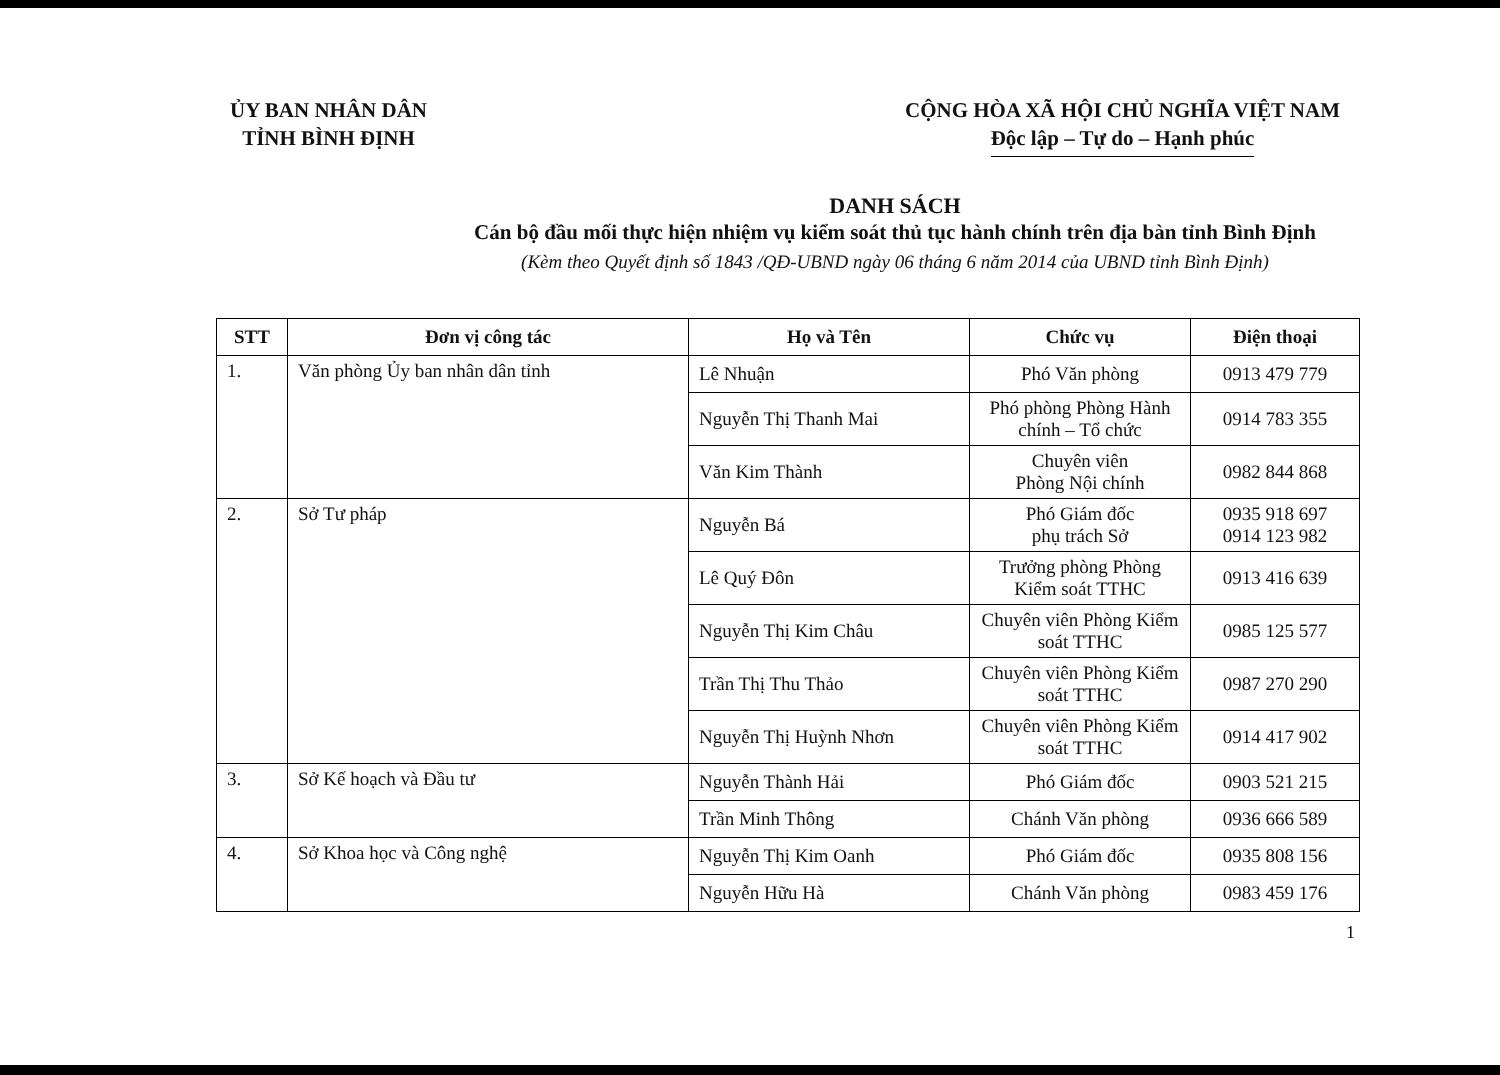ỦY BAN NHÂN DÂN
TỈNH BÌNH ĐỊNH
CỘNG HÒA XÃ HỘI CHỦ NGHĨA VIỆT NAM
Độc lập – Tự do – Hạnh phúc
DANH SÁCH
Cán bộ đầu mối thực hiện nhiệm vụ kiểm soát thủ tục hành chính trên địa bàn tỉnh Bình Định
(Kèm theo Quyết định số 1843 /QĐ-UBND ngày 06 tháng 6 năm 2014 của UBND tỉnh Bình Định)
| STT | Đơn vị công tác | Họ và Tên | Chức vụ | Điện thoại |
| --- | --- | --- | --- | --- |
| 1. | Văn phòng Ủy ban nhân dân tỉnh | Lê Nhuận | Phó Văn phòng | 0913 479 779 |
| | | Nguyễn Thị Thanh Mai | Phó phòng Phòng Hành chính – Tổ chức | 0914 783 355 |
| | | Văn Kim Thành | Chuyên viên Phòng Nội chính | 0982 844 868 |
| 2. | Sở Tư pháp | Nguyễn Bá | Phó Giám đốc phụ trách Sở | 0935 918 697 0914 123 982 |
| | | Lê Quý Đôn | Trưởng phòng Phòng Kiểm soát TTHC | 0913 416 639 |
| | | Nguyễn Thị Kim Châu | Chuyên viên Phòng Kiểm soát TTHC | 0985 125 577 |
| | | Trần Thị Thu Thảo | Chuyên viên Phòng Kiểm soát TTHC | 0987 270 290 |
| | | Nguyễn Thị Huỳnh Nhơn | Chuyên viên Phòng Kiểm soát TTHC | 0914 417 902 |
| 3. | Sở Kế hoạch và Đầu tư | Nguyễn Thành Hải | Phó Giám đốc | 0903 521 215 |
| | | Trần Minh Thông | Chánh Văn phòng | 0936 666 589 |
| 4. | Sở Khoa học và Công nghệ | Nguyễn Thị Kim Oanh | Phó Giám đốc | 0935 808 156 |
| | | Nguyễn Hữu Hà | Chánh Văn phòng | 0983 459 176 |
1